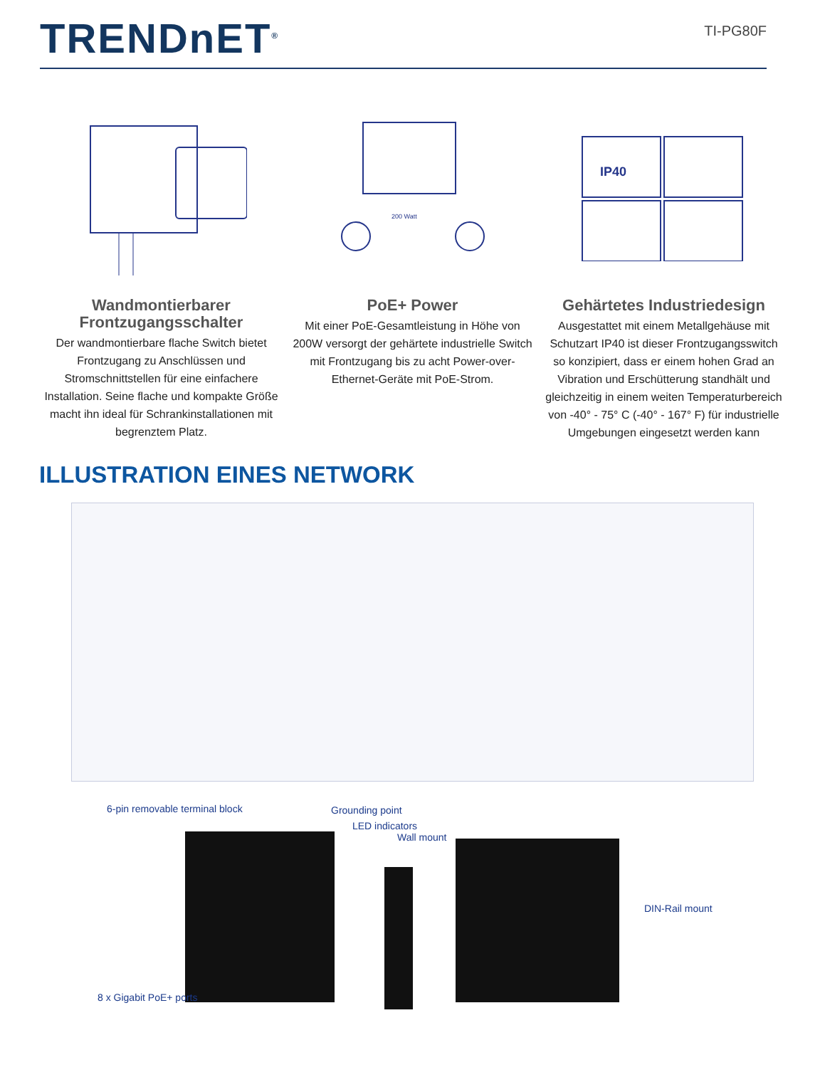TRENDnET<sup>®</sup>
TI-PG80F
Wandmontierbarer Frontzugangsschalter
Der wandmontierbare flache Switch bietet Frontzugang zu Anschlüssen und Stromschnittstellen für eine einfachere Installation. Seine flache und kompakte Größe macht ihn ideal für Schrankinstallationen mit begrenztem Platz.
200 Watt
PoE+ Power
Mit einer PoE-Gesamtleistung in Höhe von 200W versorgt der gehärtete industrielle Switch mit Frontzugang bis zu acht Power-over-Ethernet-Geräte mit PoE-Strom.
IP40
Gehärtetes Industriedesign
Ausgestattet mit einem Metallgehäuse mit Schutzart IP40 ist dieser Frontzugangsswitch so konzipiert, dass er einem hohen Grad an Vibration und Erschütterung standhält und gleichzeitig in einem weiten Temperaturbereich von -40° - 75° C (-40° - 167° F) für industrielle Umgebungen eingesetzt werden kann
ILLUSTRATION EINES NETWORK
6-pin removable terminal block Grounding point
LED indicators
Wall mount
DIN-Rail mount
8 x Gigabit PoE+ ports